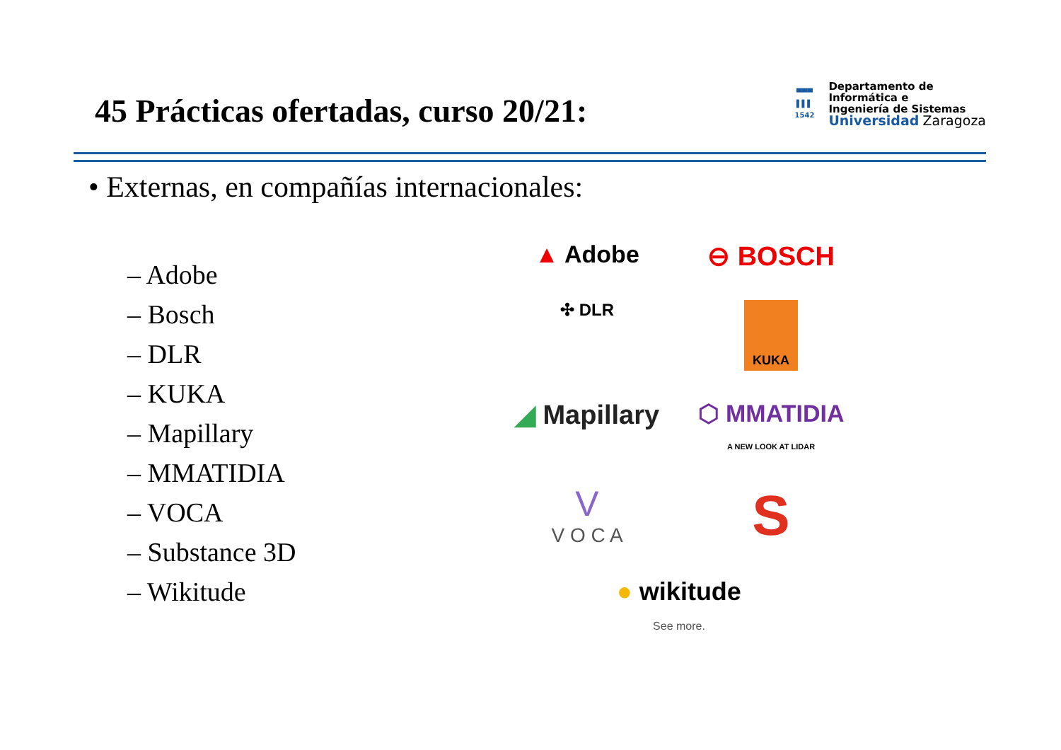45 Prácticas ofertadas, curso 20/21:
▀▀▀
▌▌▌
1542
Departamento de
Informática e
Ingeniería de Sistemas
Universidad Zaragoza
• Externas, en compañías internacionales:
– Adobe
– Bosch
– DLR
– KUKA
– Mapillary
– MMATIDIA
– VOCA
– Substance 3D
– Wikitude
▲ Adobe
⊖ BOSCH
✣ DLR
KUKA
◢ Mapillary
⬡ MMATIDIA
A NEW LOOK AT LIDAR
V
V O C A
S
● wikitude
See more.